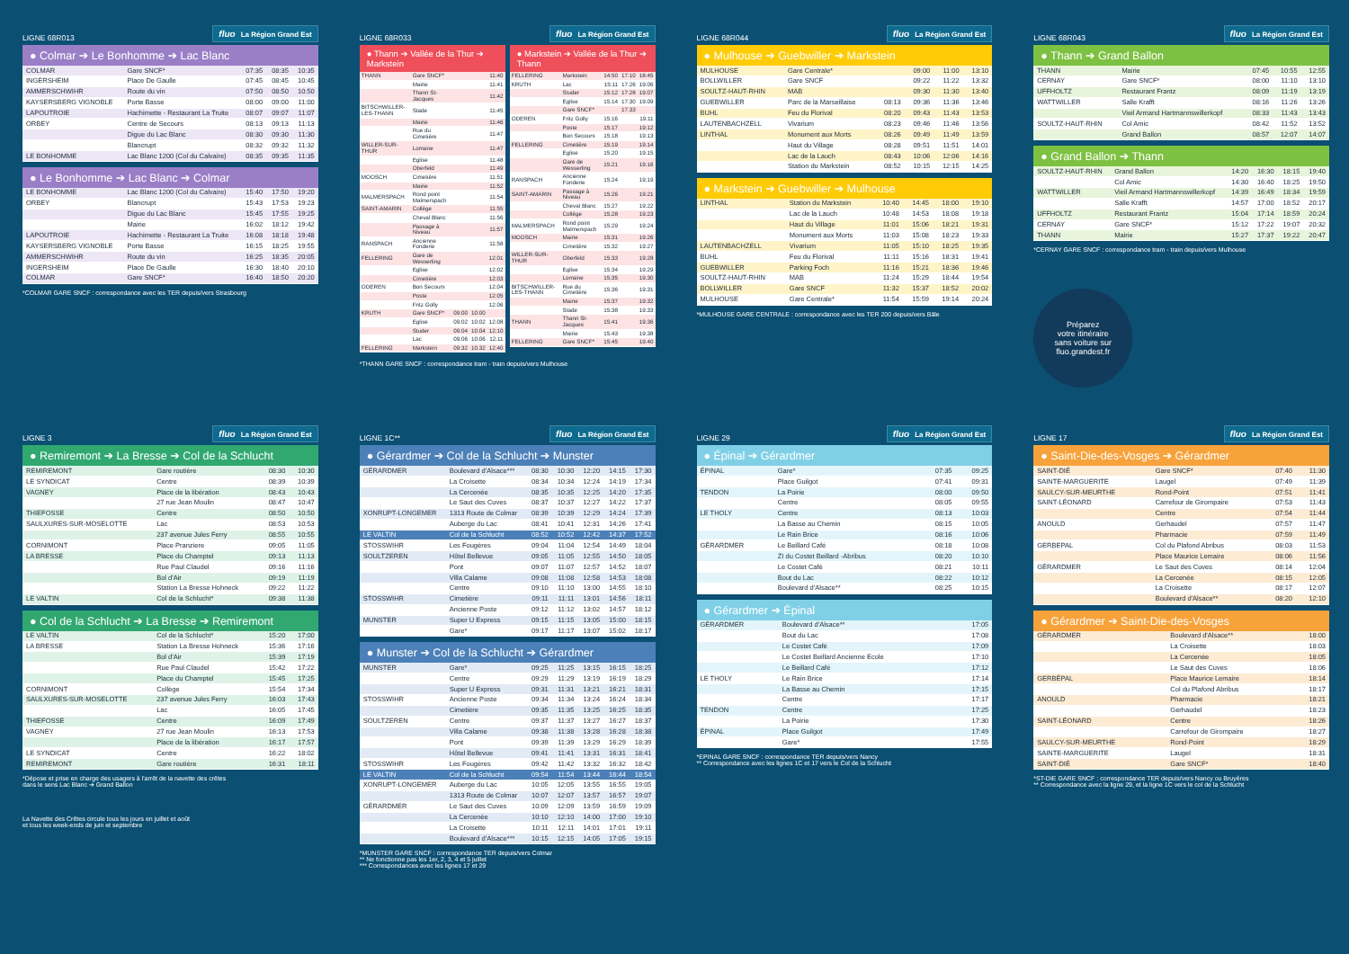LIGNE 68R013 fluo La Région Grand Est
● Colmar ➔ Le Bonhomme ➔ Lac Blanc
| COLMAR | Gare SNCF* | 07:35 | 08:35 | 10:35 |
| INGERSHEIM | Place De Gaulle | 07:45 | 08:45 | 10:45 |
| AMMERSCHWIHR | Route du vin | 07:50 | 08:50 | 10:50 |
| KAYSERSBERG VIGNOBLE | Porte Basse | 08:00 | 09:00 | 11:00 |
| LAPOUTROIE | Hachimette - Restaurant La Truite | 08:07 | 09:07 | 11:07 |
| ORBEY | Centre de Secours | 08:13 | 09:13 | 11:13 |
| | Digue du Lac Blanc | 08:30 | 09:30 | 11:30 |
| | Blancrupt | 08:32 | 09:32 | 11:32 |
| LE BONHOMME | Lac Blanc 1200 (Col du Calvaire) | 08:35 | 09:35 | 11:35 |
● Le Bonhomme ➔ Lac Blanc ➔ Colmar
| LE BONHOMME | Lac Blanc 1200 (Col du Calvaire) | 15:40 | 17:50 | 19:20 |
| ORBEY | Blancrupt | 15:43 | 17:53 | 19:23 |
| | Digue du Lac Blanc | 15:45 | 17:55 | 19:25 |
| | Mairie | 16:02 | 18:12 | 19:42 |
| LAPOUTROIE | Hachimette - Restaurant La Truite | 16:08 | 18:18 | 19:48 |
| KAYSERSBERG VIGNOBLE | Porte Basse | 16:15 | 18:25 | 19:55 |
| AMMERSCHWIHR | Route du vin | 16:25 | 18:35 | 20:05 |
| INGERSHEIM | Place De Gaulle | 16:30 | 18:40 | 20:10 |
| COLMAR | Gare SNCF* | 16:40 | 18:50 | 20:20 |
*COLMAR GARE SNCF : correspondance avec les TER depuis/vers Strasbourg
LIGNE 68R033 fluo La Région Grand Est
● Thann ➔ Vallée de la Thur ➔ Markstein
| THANN | Gare SNCF* | | | 11:40 |
| | Mairie | | | 11:41 |
| | Thann St-Jacques | | | 11:42 |
| BITSCHWILLER-LES-THANN | Stade | | | 11:45 |
| | Mairie | | | 11:46 |
| | Rue du Cimetière | | | 11:47 |
| WILLER-SUR-THUR | Lorraine | | | 11:47 |
| | Eglise | | | 11:48 |
| | Oberfeld | | | 11:49 |
| MOOSCH | Cimetière | | | 11:51 |
| | Mairie | | | 11:52 |
| MALMERSPACH | Rond point Malmerspach | | | 11:54 |
| SAINT-AMARIN | Collège | | | 11:55 |
| | Cheval Blanc | | | 11:56 |
| | Passage à Niveau | | | 11:57 |
| RANSPACH | Ancienne Fonderie | | | 11:58 |
| FELLERING | Gare de Wesserling | | | 12:01 |
| | Eglise | | | 12:02 |
| | Cimetière | | | 12:03 |
| ODEREN | Bon Secours | | | 12:04 |
| | Poste | | | 12:05 |
| | Fritz Golly | | | 12:06 |
| KRUTH | Gare SNCF* | 09:00 | 10:00 | |
| | Eglise | 09:02 | 10:02 | 12:08 |
| | Studer | 09:04 | 10:04 | 12:10 |
| | Lac | 09:06 | 10:06 | 12:11 |
| FELLERING | Markstein | 09:32 | 10:32 | 12:40 |
● Markstein ➔ Vallée de la Thur ➔ Thann
| FELLERING | Markstein | 14:50 | 17:10 | 18:45 |
| KRUTH | Lac | 15:11 | 17:26 | 19:06 |
| | Studer | 15:12 | 17:28 | 19:07 |
| | Eglise | 15:14 | 17:30 | 19:09 |
| | Gare SNCF* | | 17:33 | |
| ODEREN | Fritz Golly | 15:16 | | 19:11 |
| | Poste | 15:17 | | 19:12 |
| | Bon Secours | 15:18 | | 19:13 |
| FELLERING | Cimetière | 15:19 | | 19:14 |
| | Eglise | 15:20 | | 19:15 |
| | Gare de Wesserling | 15:21 | | 19:16 |
| RANSPACH | Ancienne Fonderie | 15:24 | | 19:19 |
| SAINT-AMARIN | Passage à Niveau | 15:26 | | 19:21 |
| | Cheval Blanc | 15:27 | | 19:22 |
| | Collège | 15:28 | | 19:23 |
| MALMERSPACH | Rond point Malmerspach | 15:29 | | 19:24 |
| MOOSCH | Mairie | 15:31 | | 19:26 |
| | Cimetière | 15:32 | | 19:27 |
| WILLER-SUR-THUR | Oberfeld | 15:33 | | 19:28 |
| | Eglise | 15:34 | | 19:29 |
| | Lorraine | 15:35 | | 19:30 |
| BITSCHWILLER-LES-THANN | Rue du Cimetière | 15:36 | | 19:31 |
| | Mairie | 15:37 | | 19:32 |
| | Stade | 15:38 | | 19:33 |
| THANN | Thann St-Jacques | 15:41 | | 19:36 |
| | Mairie | 15:43 | | 19:38 |
| FELLERING | Gare SNCF* | 15:45 | | 19:40 |
*THANN GARE SNCF : correspondance tram - train depuis/vers Mulhouse
LIGNE 68R044 fluo La Région Grand Est
● Mulhouse ➔ Guebwiller ➔ Markstein
| MULHOUSE | Gare Centrale* | | 09:00 | 11:00 | 13:10 |
| BOLLWILLER | Gare SNCF | | 09:22 | 11:22 | 13:32 |
| SOULTZ-HAUT-RHIN | MAB | | 09:30 | 11:30 | 13:40 |
| GUEBWILLER | Parc de la Marseillaise | 08:13 | 09:36 | 11:36 | 13:46 |
| BUHL | Feu du Florival | 08:20 | 09:43 | 11:43 | 13:53 |
| LAUTENBACHZELL | Vivarium | 08:23 | 09:46 | 11:46 | 13:56 |
| LINTHAL | Monument aux Morts | 08:26 | 09:49 | 11:49 | 13:59 |
| | Haut du Village | 08:28 | 09:51 | 11:51 | 14:01 |
| | Lac de la Lauch | 08:43 | 10:06 | 12:06 | 14:16 |
| | Station du Markstein | 08:52 | 10:15 | 12:15 | 14:25 |
● Markstein ➔ Guebwiller ➔ Mulhouse
| LINTHAL | Station du Markstein | 10:40 | 14:45 | 18:00 | 19:10 |
| | Lac de la Lauch | 10:48 | 14:53 | 18:08 | 19:18 |
| | Haut du Village | 11:01 | 15:06 | 18:21 | 19:31 |
| | Monument aux Morts | 11:03 | 15:08 | 18:23 | 19:33 |
| LAUTENBACHZELL | Vivarium | 11:05 | 15:10 | 18:25 | 19:35 |
| BUHL | Feu du Florival | 11:11 | 15:16 | 18:31 | 19:41 |
| GUEBWILLER | Parking Foch | 11:16 | 15:21 | 18:36 | 19:46 |
| SOULTZ-HAUT-RHIN | MAB | 11:24 | 15:29 | 18:44 | 19:54 |
| BOLLWILLER | Gare SNCF | 11:32 | 15:37 | 18:52 | 20:02 |
| MULHOUSE | Gare Centrale* | 11:54 | 15:59 | 19:14 | 20:24 |
*MULHOUSE GARE CENTRALE : correspondance avec les TER 200 depuis/vers Bâle
LIGNE 68R043 fluo La Région Grand Est
● Thann ➔ Grand Ballon
| THANN | Mairie | 07:45 | 10:55 | 12:55 |
| CERNAY | Gare SNCF* | 08:00 | 11:10 | 13:10 |
| UFFHOLTZ | Restaurant Frantz | 08:09 | 11:19 | 13:19 |
| WATTWILLER | Salle Krafft | 08:16 | 11:26 | 13:26 |
| | Vieil Armand Hartmannswillerkopf | 08:33 | 11:43 | 13:43 |
| SOULTZ-HAUT-RHIN | Col Amic | 08:42 | 11:52 | 13:52 |
| | Grand Ballon | 08:57 | 12:07 | 14:07 |
● Grand Ballon ➔ Thann
| SOULTZ-HAUT-RHIN | Grand Ballon | 14:20 | 16:30 | 18:15 | 19:40 |
| | Col Amic | 14:30 | 16:40 | 18:25 | 19:50 |
| WATTWILLER | Vieil Armand Hartmannswillerkopf | 14:39 | 16:49 | 18:34 | 19:59 |
| | Salle Krafft | 14:57 | 17:00 | 18:52 | 20:17 |
| UFFHOLTZ | Restaurant Frantz | 15:04 | 17:14 | 18:59 | 20:24 |
| CERNAY | Gare SNCF* | 15:12 | 17:22 | 19:07 | 20:32 |
| THANN | Mairie | 15:27 | 17:37 | 19:22 | 20:47 |
*CERNAY GARE SNCF : correspondance tram - train depuis/vers Mulhouse
Préparez
votre itinéraire
sans voiture sur
fluo.grandest.fr
LIGNE 3 fluo La Région Grand Est
● Remiremont ➔ La Bresse ➔ Col de la Schlucht
| REMIREMONT | Gare routière | 08:30 | 10:30 |
| LE SYNDICAT | Centre | 08:39 | 10:39 |
| VAGNEY | Place de la libération | 08:43 | 10:43 |
| | 27 rue Jean Moulin | 08:47 | 10:47 |
| THIEFOSSE | Centre | 08:50 | 10:50 |
| SAULXURES-SUR-MOSELOTTE | Lac | 08:53 | 10:53 |
| | 237 avenue Jules Ferry | 08:55 | 10:55 |
| CORNIMONT | Place Pranziere | 09:05 | 11:05 |
| LA BRESSE | Place du Champtel | 09:13 | 11:13 |
| | Rue Paul Claudel | 09:16 | 11:16 |
| | Bol d'Air | 09:19 | 11:19 |
| | Station La Bresse Hohneck | 09:22 | 11:22 |
| LE VALTIN | Col de la Schlucht* | 09:38 | 11:38 |
● Col de la Schlucht ➔ La Bresse ➔ Remiremont
| LE VALTIN | Col de la Schlucht* | 15:20 | 17:00 |
| LA BRESSE | Station La Bresse Hohneck | 15:36 | 17:16 |
| | Bol d'Air | 15:39 | 17:19 |
| | Rue Paul Claudel | 15:42 | 17:22 |
| | Place du Champtel | 15:45 | 17:25 |
| CORNIMONT | Collège | 15:54 | 17:34 |
| SAULXURES-SUR-MOSELOTTE | 237 avenue Jules Ferry | 16:03 | 17:43 |
| | Lac | 16:05 | 17:45 |
| THIEFOSSE | Centre | 16:09 | 17:49 |
| VAGNEY | 27 rue Jean Moulin | 16:13 | 17:53 |
| | Place de la libération | 16:17 | 17:57 |
| LE SYNDICAT | Centre | 16:22 | 18:02 |
| REMIREMONT | Gare routière | 16:31 | 18:11 |
*Dépose et prise en charge des usagers à l'arrêt de la navette des crêtes
dans le sens Lac Blanc ➔ Grand Ballon
La Navette des Crêtes circule tous les jours en juillet et août
et tous les week-ends de juin et septembre
LIGNE 1C** fluo La Région Grand Est
● Gérardmer ➔ Col de la Schlucht ➔ Munster
| GÉRARDMER | Boulevard d'Alsace*** | 08:30 | 10:30 | 12:20 | 14:15 | 17:30 |
| | La Croisette | 08:34 | 10:34 | 12:24 | 14:19 | 17:34 |
| | La Cercenée | 08:35 | 10:35 | 12:25 | 14:20 | 17:35 |
| | Le Saut des Cuves | 08:37 | 10:37 | 12:27 | 14:22 | 17:37 |
| XONRUPT-LONGEMER | 1313 Route de Colmar | 08:39 | 10:39 | 12:29 | 14:24 | 17:39 |
| | Auberge du Lac | 08:41 | 10:41 | 12:31 | 14:26 | 17:41 |
| LE VALTIN | Col de la Schlucht | 08:52 | 10:52 | 12:42 | 14:37 | 17:52 |
| STOSSWIHR | Les Fougères | 09:04 | 11:04 | 12:54 | 14:49 | 18:04 |
| SOULTZEREN | Hôtel Bellevue | 09:05 | 11:05 | 12:55 | 14:50 | 18:05 |
| | Pont | 09:07 | 11:07 | 12:57 | 14:52 | 18:07 |
| | Villa Calame | 09:08 | 11:08 | 12:58 | 14:53 | 18:08 |
| | Centre | 09:10 | 11:10 | 13:00 | 14:55 | 18:10 |
| STOSSWIHR | Cimetière | 09:11 | 11:11 | 13:01 | 14:56 | 18:11 |
| | Ancienne Poste | 09:12 | 11:12 | 13:02 | 14:57 | 18:12 |
| MUNSTER | Super U Express | 09:15 | 11:15 | 13:05 | 15:00 | 18:15 |
| | Gare* | 09:17 | 11:17 | 13:07 | 15:02 | 18:17 |
● Munster ➔ Col de la Schlucht ➔ Gérardmer
| MUNSTER | Gare* | 09:25 | 11:25 | 13:15 | 16:15 | 18:25 |
| | Centre | 09:29 | 11:29 | 13:19 | 16:19 | 18:29 |
| | Super U Express | 09:31 | 11:31 | 13:21 | 16:21 | 18:31 |
| STOSSWIHR | Ancienne Poste | 09:34 | 11:34 | 13:24 | 16:24 | 18:34 |
| | Cimetière | 09:35 | 11:35 | 13:25 | 16:25 | 18:35 |
| SOULTZEREN | Centre | 09:37 | 11:37 | 13:27 | 16:27 | 18:37 |
| | Villa Calame | 09:38 | 11:38 | 13:28 | 16:28 | 18:38 |
| | Pont | 09:39 | 11:39 | 13:29 | 16:29 | 18:39 |
| | Hôtel Bellevue | 09:41 | 11:41 | 13:31 | 16:31 | 18:41 |
| STOSSWIHR | Les Fougères | 09:42 | 11:42 | 13:32 | 16:32 | 18:42 |
| LE VALTIN | Col de la Schlucht | 09:54 | 11:54 | 13:44 | 16:44 | 18:54 |
| XONRUPT-LONGEMER | Auberge du Lac | 10:05 | 12:05 | 13:55 | 16:55 | 19:05 |
| | 1313 Route de Colmar | 10:07 | 12:07 | 13:57 | 16:57 | 19:07 |
| GÉRARDMER | Le Saut des Cuves | 10:09 | 12:09 | 13:59 | 16:59 | 19:09 |
| | La Cercenée | 10:10 | 12:10 | 14:00 | 17:00 | 19:10 |
| | La Croisette | 10:11 | 12:11 | 14:01 | 17:01 | 19:11 |
| | Boulevard d'Alsace*** | 10:15 | 12:15 | 14:05 | 17:05 | 19:15 |
*MUNSTER GARE SNCF : correspondance TER depuis/vers Colmar
** Ne fonctionne pas les 1er, 2, 3, 4 et 5 juillet
*** Correspondances avec les lignes 17 et 29
LIGNE 29 fluo La Région Grand Est
● Épinal ➔ Gérardmer
| ÉPINAL | Gare* | 07:35 | 09:25 |
| | Place Guilgot | 07:41 | 09:31 |
| TENDON | La Poirie | 08:00 | 09:50 |
| | Centre | 08:05 | 09:55 |
| LE THOLY | Centre | 08:13 | 10:03 |
| | La Basse au Chemin | 08:15 | 10:05 |
| | Le Rain Brice | 08:16 | 10:06 |
| GÉRARDMER | Le Beillard Café | 08:18 | 10:08 |
| | ZI du Costet Beillard -Abribus | 08:20 | 10:10 |
| | Le Costet Café | 08:21 | 10:11 |
| | Bout du Lac | 08:22 | 10:12 |
| | Boulevard d'Alsace** | 08:25 | 10:15 |
● Gérardmer ➔ Épinal
| GÉRARDMER | Boulevard d'Alsace** | 17:05 |
| | Bout du Lac | 17:08 |
| | Le Costet Café | 17:09 |
| | Le Costet Beillard Ancienne Ecole | 17:10 |
| | Le Beillard Café | 17:12 |
| LE THOLY | Le Rain Brice | 17:14 |
| | La Basse au Chemin | 17:15 |
| | Centre | 17:17 |
| TENDON | Centre | 17:25 |
| | La Poirie | 17:30 |
| ÉPINAL | Place Guilgot | 17:49 |
| | Gare* | 17:55 |
*EPINAL GARE SNCF : correspondance TER depuis/vers Nancy
** Correspondance avec les lignes 1C et 17 vers le Col de la Schlucht
LIGNE 17 fluo La Région Grand Est
● Saint-Die-des-Vosges ➔ Gérardmer
| SAINT-DIÉ | Gare SNCF* | 07:40 | 11:30 |
| SAINTE-MARGUERITE | Laugel | 07:49 | 11:39 |
| SAULCY-SUR-MEURTHE | Rond-Point | 07:51 | 11:41 |
| SAINT-LÉONARD | Carrefour de Girompaire | 07:53 | 11:43 |
| | Centre | 07:54 | 11:44 |
| ANOULD | Gerhaudel | 07:57 | 11:47 |
| | Pharmacie | 07:59 | 11:49 |
| GERBEPAL | Col du Plafond Abribus | 08:03 | 11:53 |
| | Place Maurice Lemaire | 08:06 | 11:56 |
| GÉRARDMER | Le Saut des Cuves | 08:14 | 12:04 |
| | La Cercenée | 08:15 | 12:05 |
| | La Croisette | 08:17 | 12:07 |
| | Boulevard d'Alsace** | 08:20 | 12:10 |
● Gérardmer ➔ Saint-Die-des-Vosges
| GÉRARDMER | Boulevard d'Alsace** | 18:00 |
| | La Croisette | 18:03 |
| | La Cercenée | 18:05 |
| | Le Saut des Cuves | 18:06 |
| GERBÉPAL | Place Maurice Lemaire | 18:14 |
| | Col du Plafond Abribus | 18:17 |
| ANOULD | Pharmacie | 18:21 |
| | Gerhaudel | 18:23 |
| SAINT-LÉONARD | Centre | 18:26 |
| | Carrefour de Girompaire | 18:27 |
| SAULCY-SUR-MEURTHE | Rond-Point | 18:29 |
| SAINTE-MARGUERITE | Laugel | 18:31 |
| SAINT-DIÉ | Gare SNCF* | 18:40 |
*ST-DIE GARE SNCF : correspondance TER depuis/vers Nancy ou Bruyères
** Correspondance avec la ligne 29, et la ligne 1C vers le col de la Schlucht